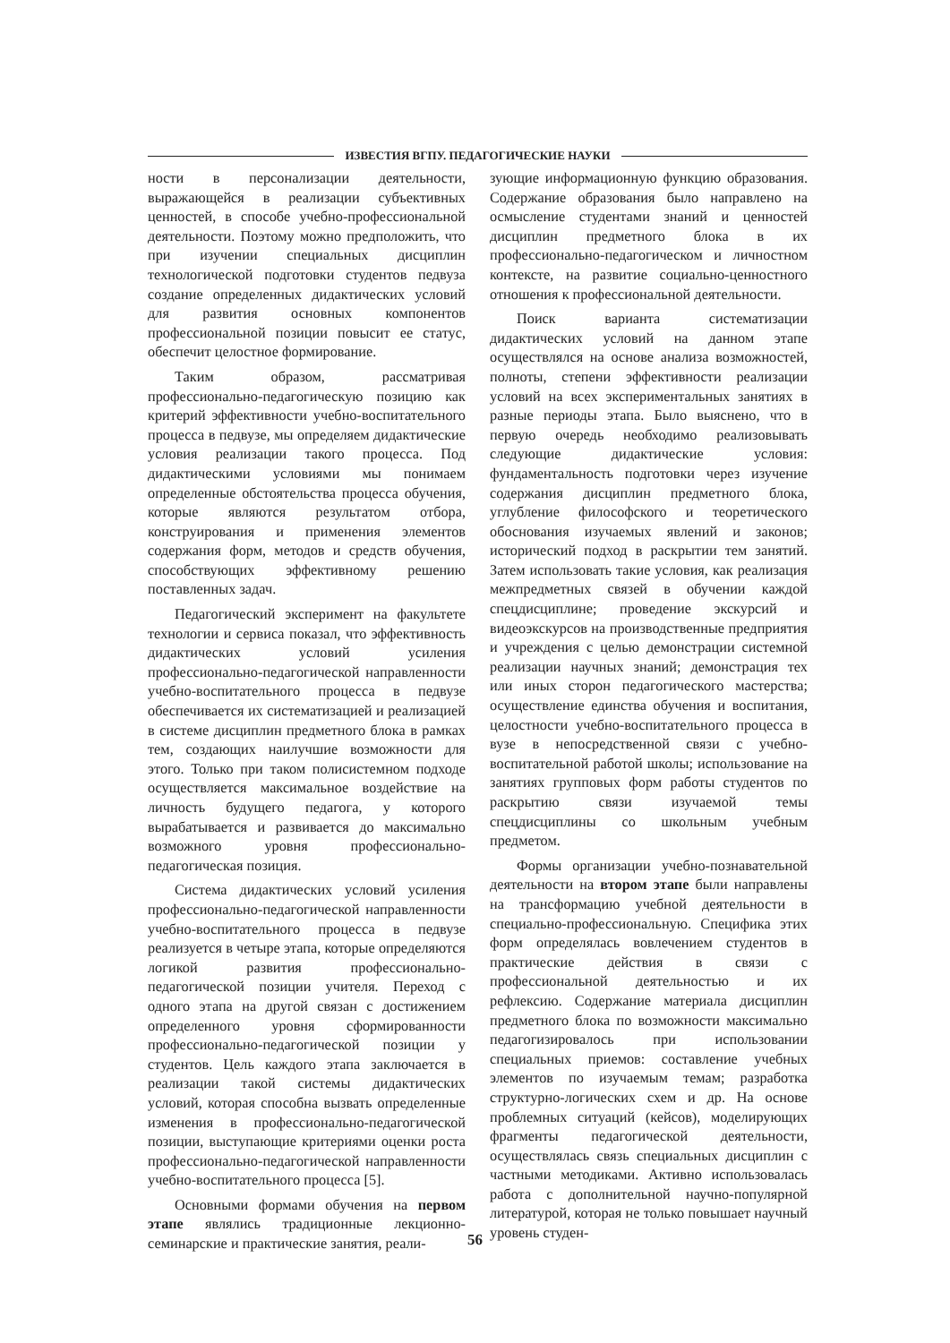ИЗВЕСТИЯ ВГПУ. ПЕДАГОГИЧЕСКИЕ НАУКИ
ности в персонализации деятельности, выражающейся в реализации субъективных ценностей, в способе учебно-профессиональной деятельности. Поэтому можно предположить, что при изучении специальных дисциплин технологической подготовки студентов педвуза создание определенных дидактических условий для развития основных компонентов профессиональной позиции повысит ее статус, обеспечит целостное формирование.
Таким образом, рассматривая профессионально-педагогическую позицию как критерий эффективности учебно-воспитательного процесса в педвузе, мы определяем дидактические условия реализации такого процесса. Под дидактическими условиями мы понимаем определенные обстоятельства процесса обучения, которые являются результатом отбора, конструирования и применения элементов содержания форм, методов и средств обучения, способствующих эффективному решению поставленных задач.
Педагогический эксперимент на факультете технологии и сервиса показал, что эффективность дидактических условий усиления профессионально-педагогической направленности учебно-воспитательного процесса в педвузе обеспечивается их систематизацией и реализацией в системе дисциплин предметного блока в рамках тем, создающих наилучшие возможности для этого. Только при таком полисистемном подходе осуществляется максимальное воздействие на личность будущего педагога, у которого вырабатывается и развивается до максимально возможного уровня профессионально-педагогическая позиция.
Система дидактических условий усиления профессионально-педагогической направленности учебно-воспитательного процесса в педвузе реализуется в четыре этапа, которые определяются логикой развития профессионально-педагогической позиции учителя. Переход с одного этапа на другой связан с достижением определенного уровня сформированности профессионально-педагогической позиции у студентов. Цель каждого этапа заключается в реализации такой системы дидактических условий, которая способна вызвать определенные изменения в профессионально-педагогической позиции, выступающие критериями оценки роста профессионально-педагогической направленности учебно-воспитательного процесса [5].
Основными формами обучения на первом этапе являлись традиционные лекционно-семинарские и практические занятия, реали-
зующие информационную функцию образования. Содержание образования было направлено на осмысление студентами знаний и ценностей дисциплин предметного блока в их профессионально-педагогическом и личностном контексте, на развитие социально-ценностного отношения к профессиональной деятельности.
Поиск варианта систематизации дидактических условий на данном этапе осуществлялся на основе анализа возможностей, полноты, степени эффективности реализации условий на всех экспериментальных занятиях в разные периоды этапа. Было выяснено, что в первую очередь необходимо реализовывать следующие дидактические условия: фундаментальность подготовки через изучение содержания дисциплин предметного блока, углубление философского и теоретического обоснования изучаемых явлений и законов; исторический подход в раскрытии тем занятий. Затем использовать такие условия, как реализация межпредметных связей в обучении каждой спецдисциплине; проведение экскурсий и видеоэкскурсов на производственные предприятия и учреждения с целью демонстрации системной реализации научных знаний; демонстрация тех или иных сторон педагогического мастерства; осуществление единства обучения и воспитания, целостности учебно-воспитательного процесса в вузе в непосредственной связи с учебно-воспитательной работой школы; использование на занятиях групповых форм работы студентов по раскрытию связи изучаемой темы спецдисциплины со школьным учебным предметом.
Формы организации учебно-познавательной деятельности на втором этапе были направлены на трансформацию учебной деятельности в специально-профессиональную. Специфика этих форм определялась вовлечением студентов в практические действия в связи с профессиональной деятельностью и их рефлексию. Содержание материала дисциплин предметного блока по возможности максимально педагогизировалось при использовании специальных приемов: составление учебных элементов по изучаемым темам; разработка структурно-логических схем и др. На основе проблемных ситуаций (кейсов), моделирующих фрагменты педагогической деятельности, осуществлялась связь специальных дисциплин с частными методиками. Активно использовалась работа с дополнительной научно-популярной литературой, которая не только повышает научный уровень студен-
56